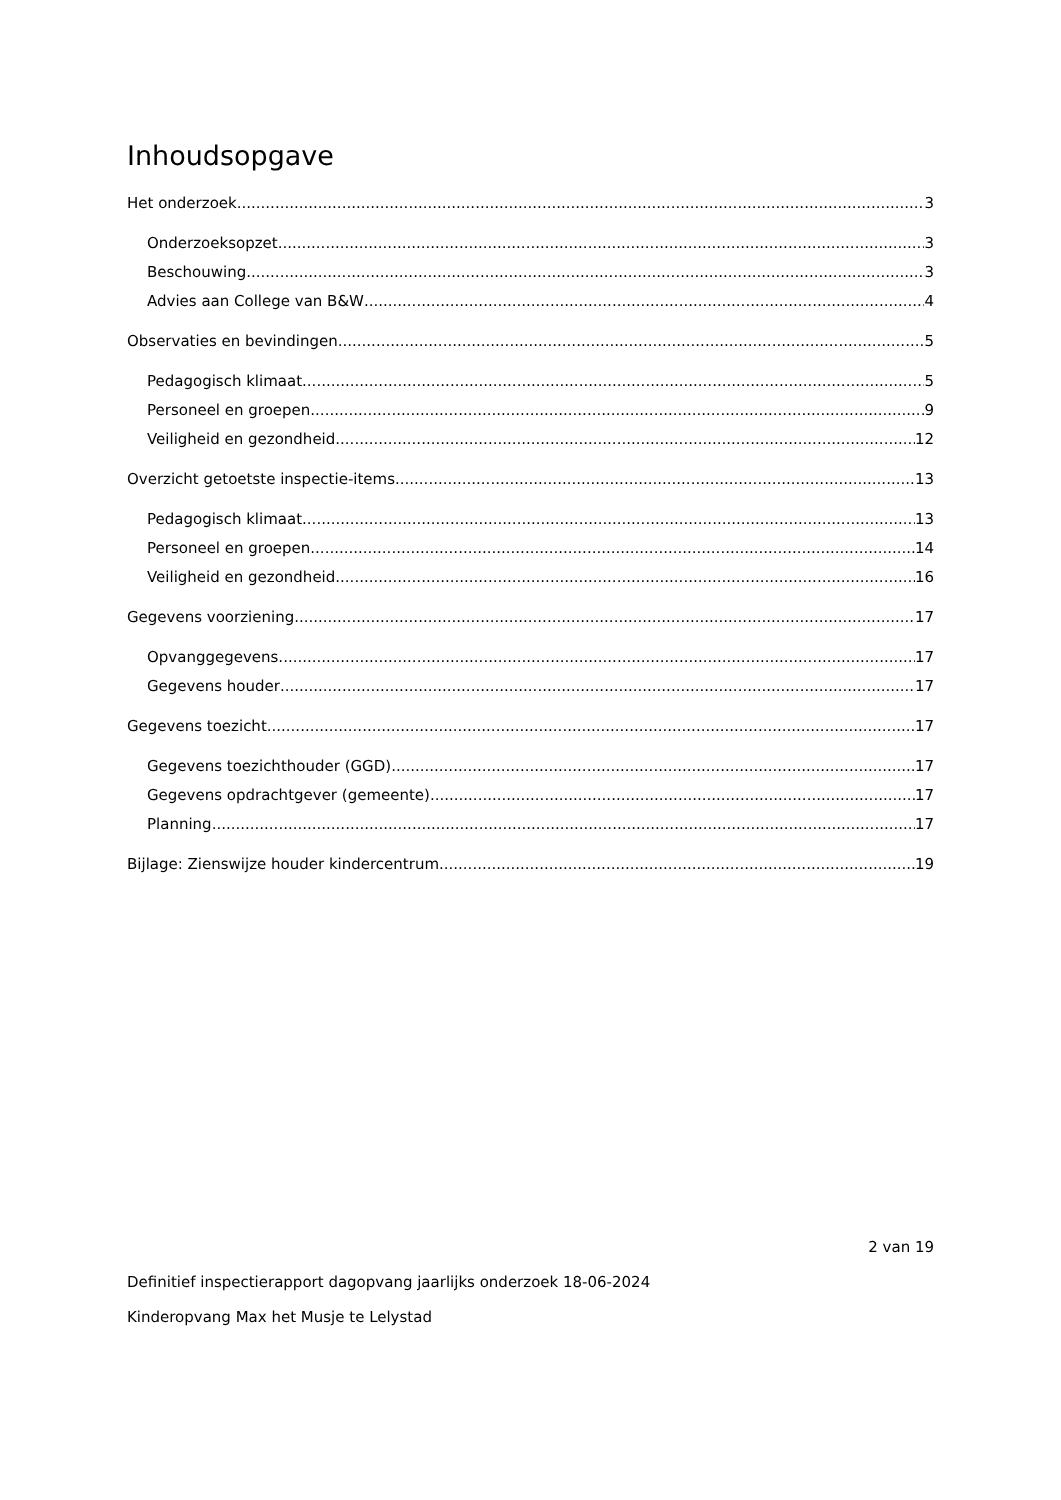Inhoudsopgave
Het onderzoek 3
Onderzoeksopzet 3
Beschouwing 3
Advies aan College van B&W 4
Observaties en bevindingen 5
Pedagogisch klimaat 5
Personeel en groepen 9
Veiligheid en gezondheid 12
Overzicht getoetste inspectie-items 13
Pedagogisch klimaat 13
Personeel en groepen 14
Veiligheid en gezondheid 16
Gegevens voorziening 17
Opvanggegevens 17
Gegevens houder 17
Gegevens toezicht 17
Gegevens toezichthouder (GGD) 17
Gegevens opdrachtgever (gemeente) 17
Planning 17
Bijlage: Zienswijze houder kindercentrum 19
2 van 19
Definitief inspectierapport dagopvang jaarlijks onderzoek 18-06-2024
Kinderopvang Max het Musje te Lelystad